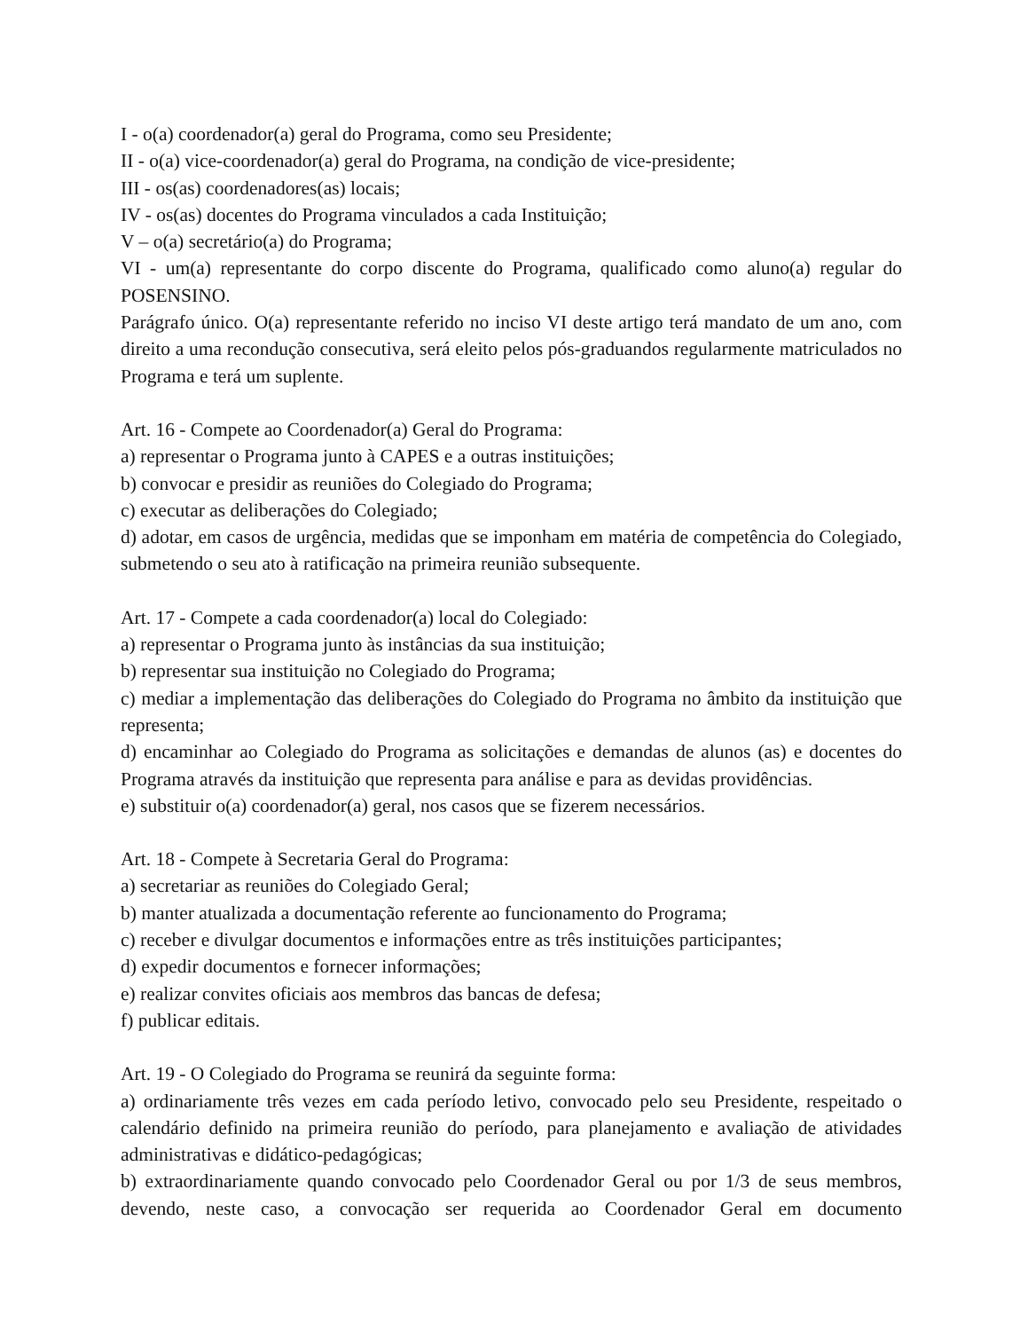I - o(a) coordenador(a) geral do Programa, como seu Presidente;
II - o(a) vice-coordenador(a) geral do Programa, na condição de vice-presidente;
III - os(as) coordenadores(as) locais;
IV - os(as) docentes do Programa vinculados a cada Instituição;
V – o(a) secretário(a) do Programa;
VI - um(a) representante do corpo discente do Programa, qualificado como aluno(a) regular do POSENSINO.
Parágrafo único. O(a) representante referido no inciso VI deste artigo terá mandato de um ano, com direito a uma recondução consecutiva, será eleito pelos pós-graduandos regularmente matriculados no Programa e terá um suplente.
Art. 16 - Compete ao Coordenador(a) Geral do Programa:
a) representar o Programa junto à CAPES e a outras instituições;
b) convocar e presidir as reuniões do Colegiado do Programa;
c) executar as deliberações do Colegiado;
d) adotar, em casos de urgência, medidas que se imponham em matéria de competência do Colegiado, submetendo o seu ato à ratificação na primeira reunião subsequente.
Art. 17 - Compete a cada coordenador(a) local do Colegiado:
a) representar o Programa junto às instâncias da sua instituição;
b) representar sua instituição no Colegiado do Programa;
c) mediar a implementação das deliberações do Colegiado do Programa no âmbito da instituição que representa;
d) encaminhar ao Colegiado do Programa as solicitações e demandas de alunos (as) e docentes do Programa através da instituição que representa para análise e para as devidas providências.
e) substituir o(a) coordenador(a) geral, nos casos que se fizerem necessários.
Art. 18 - Compete à Secretaria Geral do Programa:
a) secretariar as reuniões do Colegiado Geral;
b) manter atualizada a documentação referente ao funcionamento do Programa;
c) receber e divulgar documentos e informações entre as três instituições participantes;
d) expedir documentos e fornecer informações;
e) realizar convites oficiais aos membros das bancas de defesa;
f) publicar editais.
Art. 19 - O Colegiado do Programa se reunirá da seguinte forma:
a) ordinariamente três vezes em cada período letivo, convocado pelo seu Presidente, respeitado o calendário definido na primeira reunião do período, para planejamento e avaliação de atividades administrativas e didático-pedagógicas;
b) extraordinariamente quando convocado pelo Coordenador Geral ou por 1/3 de seus membros, devendo, neste caso, a convocação ser requerida ao Coordenador Geral em documento